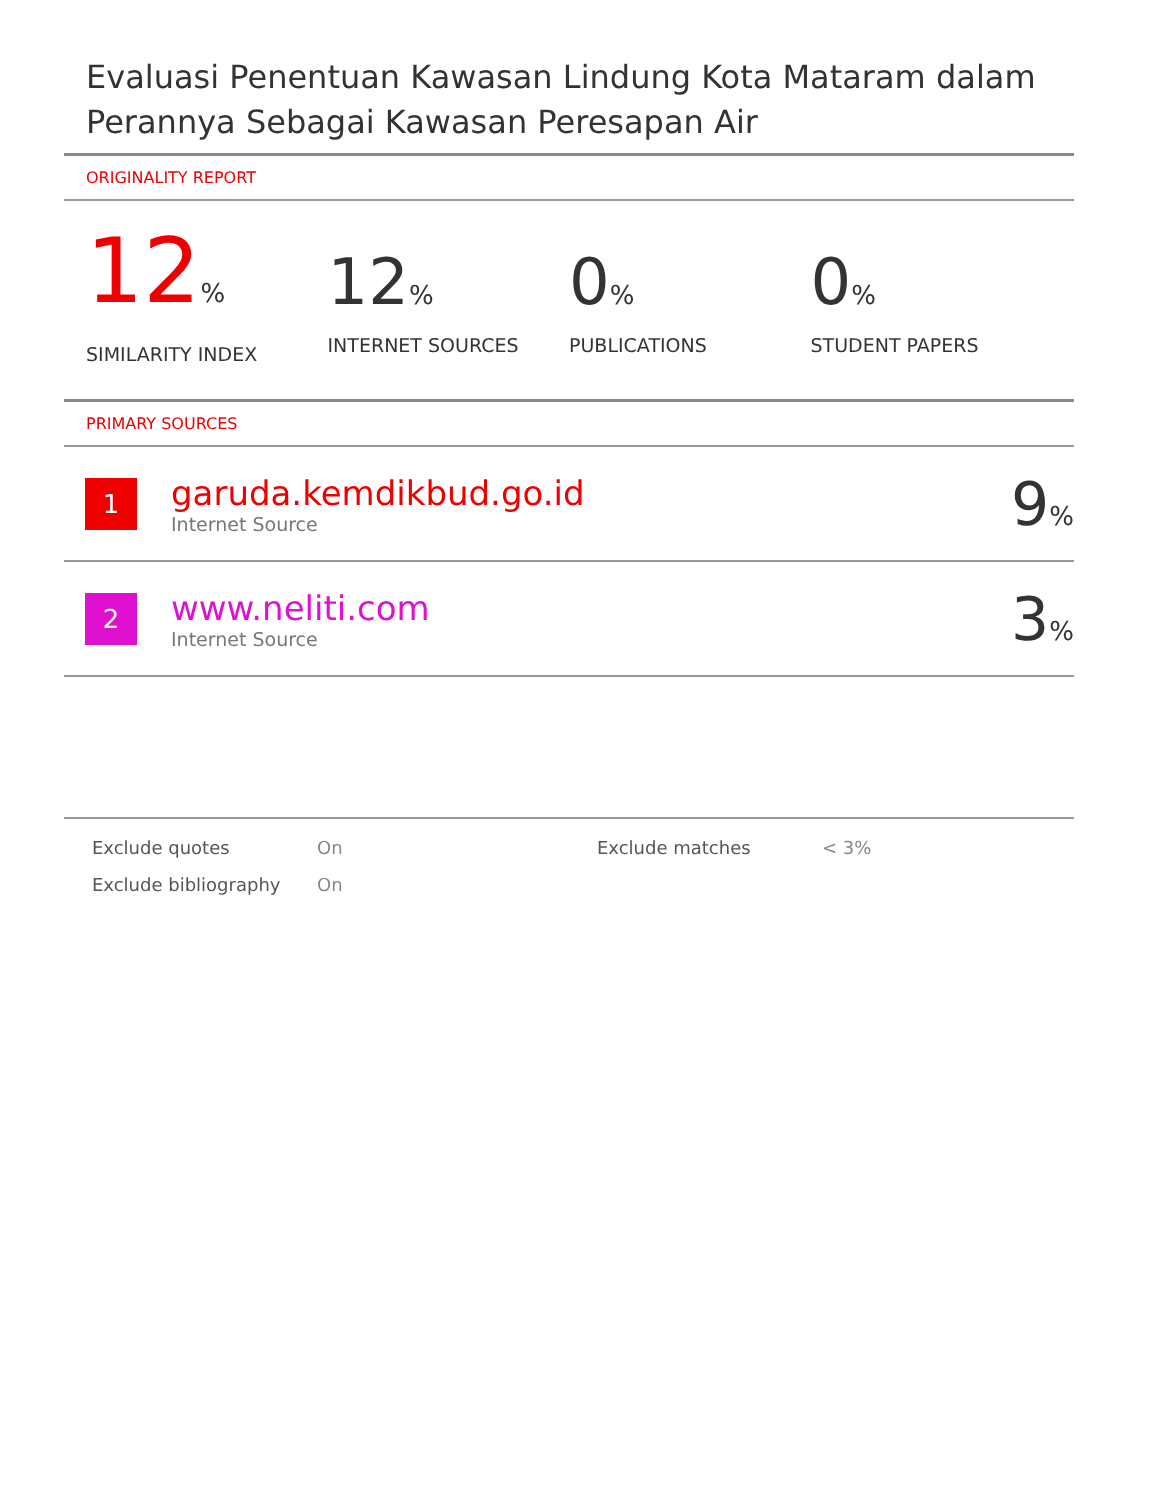Evaluasi Penentuan Kawasan Lindung Kota Mataram dalam Perannya Sebagai Kawasan Peresapan Air
ORIGINALITY REPORT
12%
SIMILARITY INDEX
12%
INTERNET SOURCES
0%
PUBLICATIONS
0%
STUDENT PAPERS
PRIMARY SOURCES
1
garuda.kemdikbud.go.id
Internet Source
9%
2
www.neliti.com
Internet Source
3%
| Exclude quotes | On | Exclude matches | < 3% |
| Exclude bibliography | On | | |